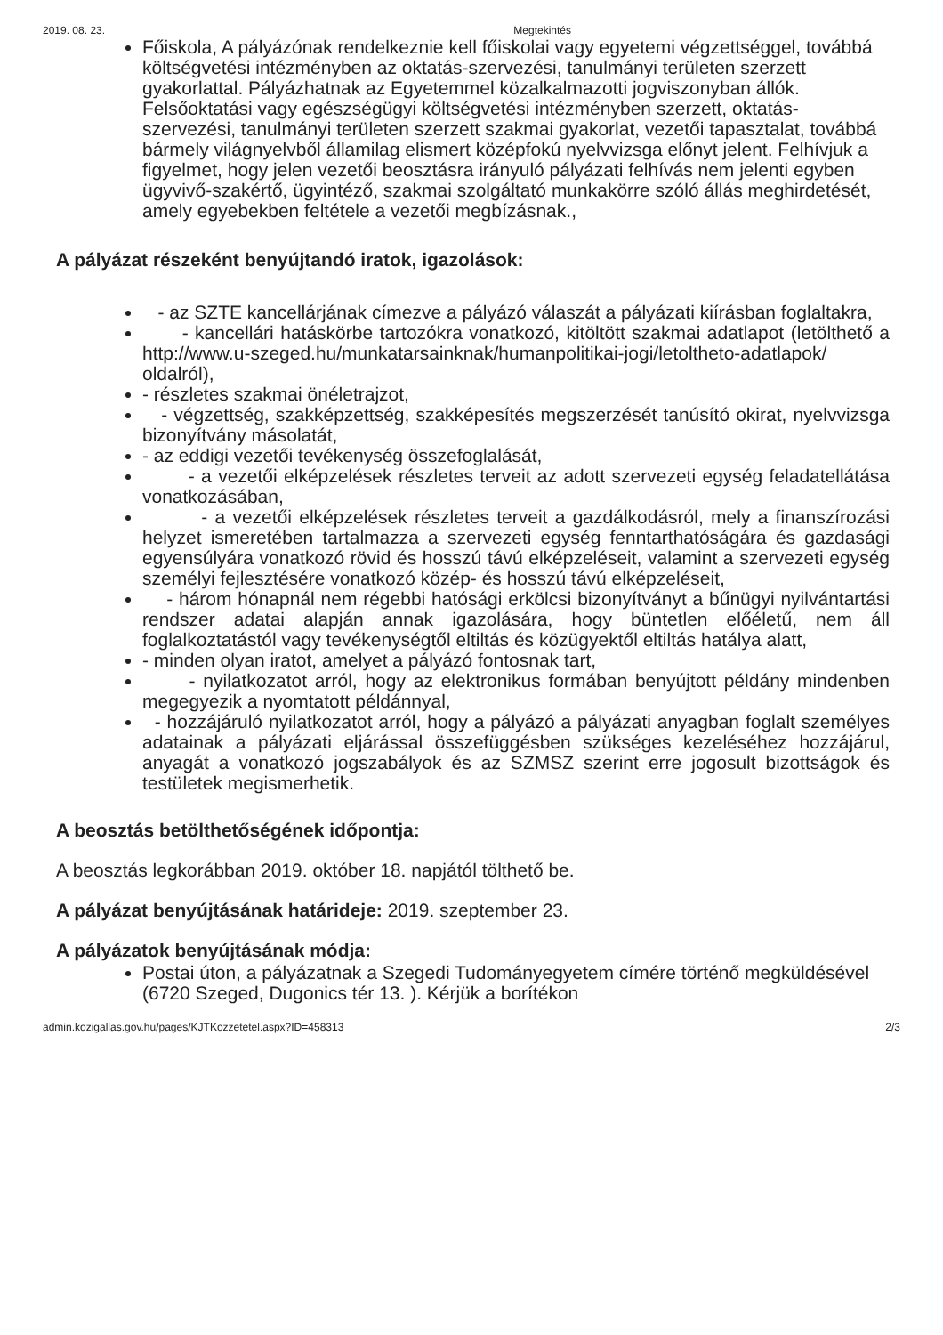2019. 08. 23. Megtekintés
Főiskola, A pályázónak rendelkeznie kell főiskolai vagy egyetemi végzettséggel, továbbá költségvetési intézményben az oktatás-szervezési, tanulmányi területen szerzett gyakorlattal. Pályázhatnak az Egyetemmel közalkalmazotti jogviszonyban állók. Felsőoktatási vagy egészségügyi költségvetési intézményben szerzett, oktatás-szervezési, tanulmányi területen szerzett szakmai gyakorlat, vezetői tapasztalat, továbbá bármely világnyelvből államilag elismert középfokú nyelvvizsga előnyt jelent. Felhívjuk a figyelmet, hogy jelen vezetői beosztásra irányuló pályázati felhívás nem jelenti egyben ügyvivő-szakértő, ügyintéző, szakmai szolgáltató munkakörre szóló állás meghirdetését, amely egyebekben feltétele a vezetői megbízásnak.,
A pályázat részeként benyújtandó iratok, igazolások:
- az SZTE kancellárjának címezve a pályázó válaszát a pályázati kiírásban foglaltakra,
- kancellári hatáskörbe tartozókra vonatkozó, kitöltött szakmai adatlapot (letölthető a http://www.u-szeged.hu/munkatarsainknak/humanpolitikai-jogi/letoltheto-adatlapok/ oldalról),
- részletes szakmai önéletrajzot,
- végzettség, szakképzettség, szakképesítés megszerzését tanúsító okirat, nyelvvizsga bizonyítvány másolatát,
- az eddigi vezetői tevékenység összefoglalását,
- a vezetői elképzelések részletes terveit az adott szervezeti egység feladatellátása vonatkozásában,
- a vezetői elképzelések részletes terveit a gazdálkodásról, mely a finanszírozási helyzet ismeretében tartalmazza a szervezeti egység fenntarthatóságára és gazdasági egyensúlyára vonatkozó rövid és hosszú távú elképzeléseit, valamint a szervezeti egység személyi fejlesztésére vonatkozó közép- és hosszú távú elképzeléseit,
- három hónapnál nem régebbi hatósági erkölcsi bizonyítványt a bűnügyi nyilvántartási rendszer adatai alapján annak igazolására, hogy büntetlen előéletű, nem áll foglalkoztatástól vagy tevékenységtől eltiltás és közügyektől eltiltás hatálya alatt,
- minden olyan iratot, amelyet a pályázó fontosnak tart,
- nyilatkozatot arról, hogy az elektronikus formában benyújtott példány mindenben megegyezik a nyomtatott példánnyal,
- hozzájáruló nyilatkozatot arról, hogy a pályázó a pályázati anyagban foglalt személyes adatainak a pályázati eljárással összefüggésben szükséges kezeléséhez hozzájárul, anyagát a vonatkozó jogszabályok és az SZMSZ szerint erre jogosult bizottságok és testületek megismerhetik.
A beosztás betölthetőségének időpontja:
A beosztás legkorábban 2019. október 18. napjától tölthető be.
A pályázat benyújtásának határideje: 2019. szeptember 23.
A pályázatok benyújtásának módja:
Postai úton, a pályázatnak a Szegedi Tudományegyetem címére történő megküldésével (6720 Szeged, Dugonics tér 13. ). Kérjük a borítékon
admin.kozigallas.gov.hu/pages/KJTKozzetetel.aspx?ID=458313 2/3